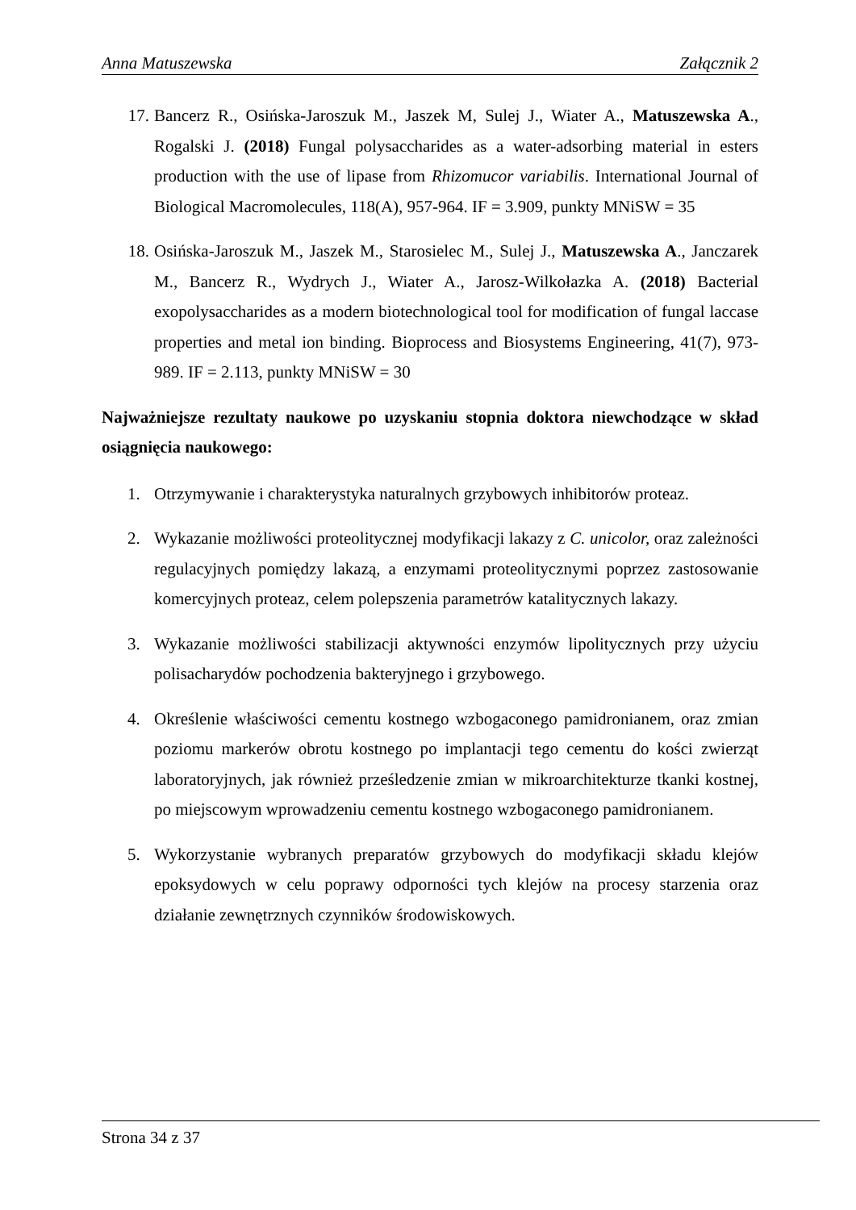Anna Matuszewska Załącznik 2
17. Bancerz R., Osińska-Jaroszuk M., Jaszek M, Sulej J., Wiater A., Matuszewska A., Rogalski J. (2018) Fungal polysaccharides as a water-adsorbing material in esters production with the use of lipase from Rhizomucor variabilis. International Journal of Biological Macromolecules, 118(A), 957-964. IF = 3.909, punkty MNiSW = 35
18. Osińska-Jaroszuk M., Jaszek M., Starosielec M., Sulej J., Matuszewska A., Janczarek M., Bancerz R., Wydrych J., Wiater A., Jarosz-Wilkołazka A. (2018) Bacterial exopolysaccharides as a modern biotechnological tool for modification of fungal laccase properties and metal ion binding. Bioprocess and Biosystems Engineering, 41(7), 973-989. IF = 2.113, punkty MNiSW = 30
Najważniejsze rezultaty naukowe po uzyskaniu stopnia doktora niewchodzące w skład osiągnięcia naukowego:
1. Otrzymywanie i charakterystyka naturalnych grzybowych inhibitorów proteaz.
2. Wykazanie możliwości proteolitycznej modyfikacji lakazy z C. unicolor, oraz zależności regulacyjnych pomiędzy lakazą, a enzymami proteolitycznymi poprzez zastosowanie komercyjnych proteaz, celem polepszenia parametrów katalitycznych lakazy.
3. Wykazanie możliwości stabilizacji aktywności enzymów lipolitycznych przy użyciu polisacharydów pochodzenia bakteryjnego i grzybowego.
4. Określenie właściwości cementu kostnego wzbogaconego pamidronianem, oraz zmian poziomu markerów obrotu kostnego po implantacji tego cementu do kości zwierząt laboratoryjnych, jak również prześledzenie zmian w mikroarchitekturze tkanki kostnej, po miejscowym wprowadzeniu cementu kostnego wzbogaconego pamidronianem.
5. Wykorzystanie wybranych preparatów grzybowych do modyfikacji składu klejów epoksydowych w celu poprawy odporności tych klejów na procesy starzenia oraz działanie zewnętrznych czynników środowiskowych.
Strona 34 z 37